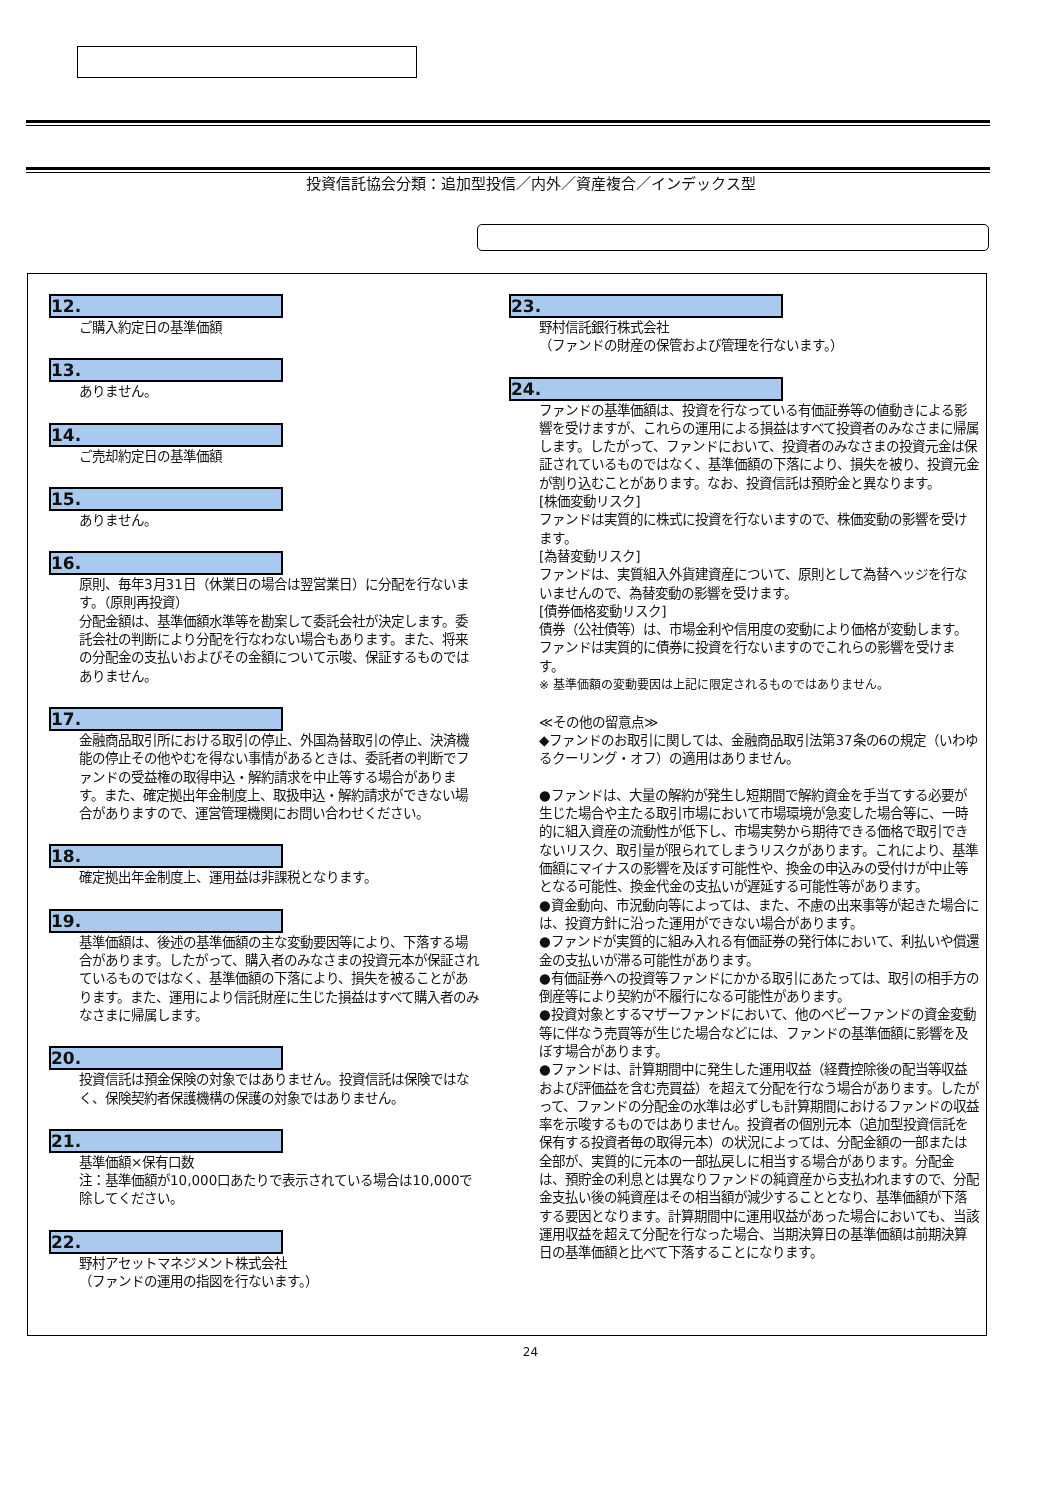投資信託協会分類：追加型投信／内外／資産複合／インデックス型
12.
ご購入約定日の基準価額
13.
ありません。
14.
ご売却約定日の基準価額
15.
ありません。
16.
原則、毎年3月31日（休業日の場合は翌営業日）に分配を行ないます。（原則再投資）
分配金額は、基準価額水準等を勘案して委託会社が決定します。委託会社の判断により分配を行なわない場合もあります。また、将来の分配金の支払いおよびその金額について示唆、保証するものではありません。
17.
金融商品取引所における取引の停止、外国為替取引の停止、決済機能の停止その他やむを得ない事情があるときは、委託者の判断でファンドの受益権の取得申込・解約請求を中止等する場合があります。また、確定拠出年金制度上、取扱申込・解約請求ができない場合がありますので、運営管理機関にお問い合わせください。
18.
確定拠出年金制度上、運用益は非課税となります。
19.
基準価額は、後述の基準価額の主な変動要因等により、下落する場合があります。したがって、購入者のみなさまの投資元本が保証されているものではなく、基準価額の下落により、損失を被ることがあります。また、運用により信託財産に生じた損益はすべて購入者のみなさまに帰属します。
20.
投資信託は預金保険の対象ではありません。投資信託は保険ではなく、保険契約者保護機構の保護の対象ではありません。
21.
基準価額×保有口数
注：基準価額が10,000口あたりで表示されている場合は10,000で除してください。
22.
野村アセットマネジメント株式会社
（ファンドの運用の指図を行ないます。）
23.
野村信託銀行株式会社
（ファンドの財産の保管および管理を行ないます。）
24.
ファンドの基準価額は、投資を行なっている有価証券等の値動きによる影響を受けますが、これらの運用による損益はすべて投資者のみなさまに帰属します。したがって、ファンドにおいて、投資者のみなさまの投資元金は保証されているものではなく、基準価額の下落により、損失を被り、投資元金が割り込むことがあります。なお、投資信託は預貯金と異なります。
[株価変動リスク]
ファンドは実質的に株式に投資を行ないますので、株価変動の影響を受けます。
[為替変動リスク]
ファンドは、実質組入外貨建資産について、原則として為替ヘッジを行ないませんので、為替変動の影響を受けます。
[債券価格変動リスク]
債券（公社債等）は、市場金利や信用度の変動により価格が変動します。ファンドは実質的に債券に投資を行ないますのでこれらの影響を受けます。
※ 基準価額の変動要因は上記に限定されるものではありません。
≪その他の留意点≫
◆ファンドのお取引に関しては、金融商品取引法第37条の6の規定（いわゆるクーリング・オフ）の適用はありません。
●ファンドは、大量の解約が発生し短期間で解約資金を手当てする必要が生じた場合や主たる取引市場において市場環境が急変した場合等に、一時的に組入資産の流動性が低下し、市場実勢から期待できる価格で取引できないリスク、取引量が限られてしまうリスクがあります。これにより、基準価額にマイナスの影響を及ぼす可能性や、換金の申込みの受付けが中止等となる可能性、換金代金の支払いが遅延する可能性等があります。
●資金動向、市況動向等によっては、また、不慮の出来事等が起きた場合には、投資方針に沿った運用ができない場合があります。
●ファンドが実質的に組み入れる有価証券の発行体において、利払いや償還金の支払いが滞る可能性があります。
●有価証券への投資等ファンドにかかる取引にあたっては、取引の相手方の倒産等により契約が不履行になる可能性があります。
●投資対象とするマザーファンドにおいて、他のベビーファンドの資金変動等に伴なう売買等が生じた場合などには、ファンドの基準価額に影響を及ぼす場合があります。
●ファンドは、計算期間中に発生した運用収益（経費控除後の配当等収益および評価益を含む売買益）を超えて分配を行なう場合があります。したがって、ファンドの分配金の水準は必ずしも計算期間におけるファンドの収益率を示唆するものではありません。投資者の個別元本（追加型投資信託を保有する投資者毎の取得元本）の状況によっては、分配金額の一部または全部が、実質的に元本の一部払戻しに相当する場合があります。分配金は、預貯金の利息とは異なりファンドの純資産から支払われますので、分配金支払い後の純資産はその相当額が減少することとなり、基準価額が下落する要因となります。計算期間中に運用収益があった場合においても、当該運用収益を超えて分配を行なった場合、当期決算日の基準価額は前期決算日の基準価額と比べて下落することになります。
24